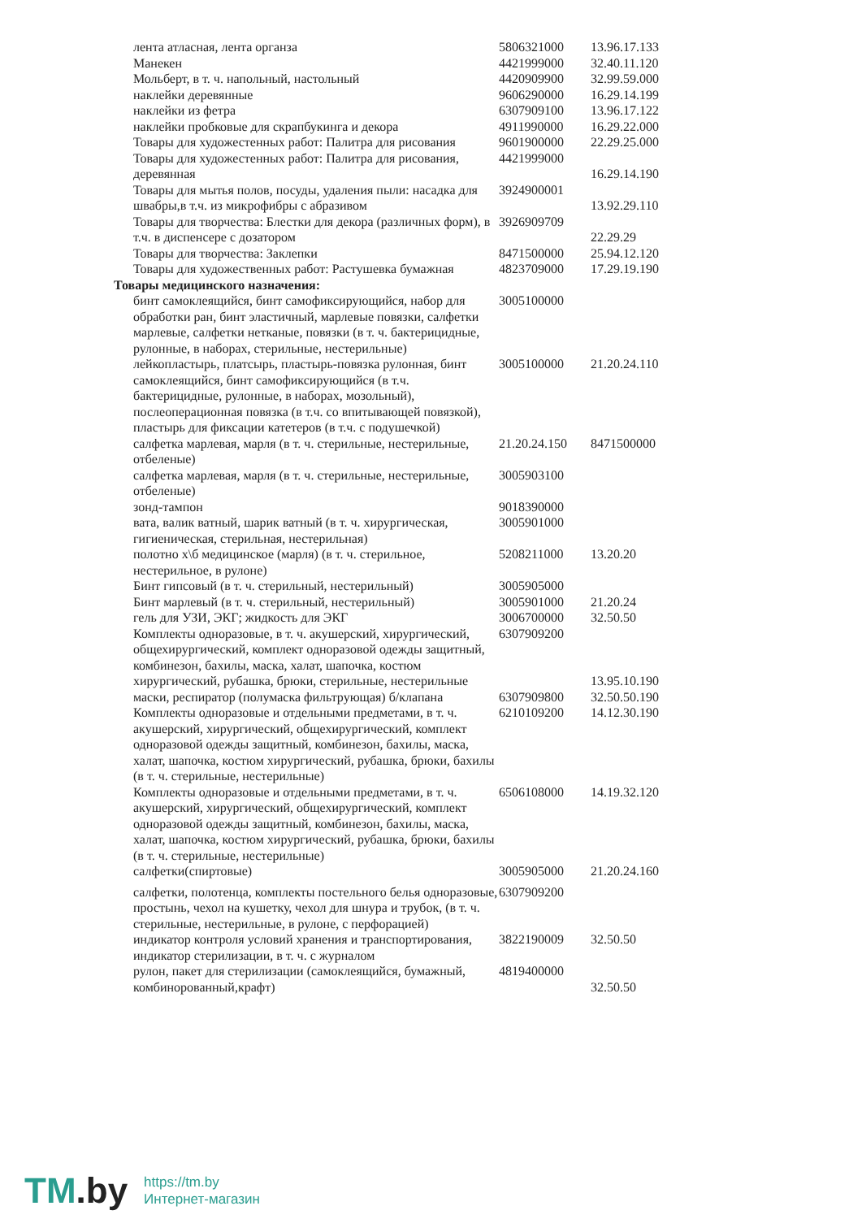| лента атласная, лента органза | 5806321000 | 13.96.17.133 |
| Манекен | 4421999000 | 32.40.11.120 |
| Мольберт, в т. ч. напольный, настольный | 4420909900 | 32.99.59.000 |
| наклейки деревянные | 9606290000 | 16.29.14.199 |
| наклейки из фетра | 6307909100 | 13.96.17.122 |
| наклейки пробковые для скрапбукинга и декора | 4911990000 | 16.29.22.000 |
| Товары для художестенных работ: Палитра для рисования | 9601900000 | 22.29.25.000 |
| Товары для художестенных работ: Палитра для рисования, деревянная | 4421999000 | 16.29.14.190 |
| Товары для мытья полов, посуды, удаления пыли: насадка для швабры,в т.ч. из микрофибры с абразивом | 3924900001 | 13.92.29.110 |
| Товары для творчества: Блестки для декора (различных форм), в т.ч. в диспенсере с дозатором | 3926909709 | 22.29.29 |
| Товары для творчества: Заклепки | 8471500000 | 25.94.12.120 |
| Товары для художественных работ: Растушевка бумажная | 4823709000 | 17.29.19.190 |
| Товары медицинского назначения: | | |
| бинт самоклеящийся, бинт самофиксирующийся, набор для обработки ран, бинт эластичный, марлевые повязки, салфетки марлевые, салфетки нетканые, повязки (в т. ч. бактерицидные, рулонные, в наборах, стерильные, нестерильные) | 3005100000 | |
| лейкопластырь, платсырь, пластырь-повязка рулонная, бинт самоклеящийся, бинт самофиксирующийся (в т.ч. бактерицидные, рулонные, в наборах, мозольный), послеоперационная повязка (в т.ч. со впитывающей повязкой), пластырь для фиксации катетеров (в т.ч. с подушечкой) | 3005100000 | 21.20.24.110 |
| салфетка марлевая, марля (в т. ч. стерильные, нестерильные, отбеленые) | 21.20.24.150 | 8471500000 |
| салфетка марлевая, марля (в т. ч. стерильные, нестерильные, отбеленые) | 3005903100 | |
| зонд-тампон | 9018390000 | |
| вата, валик ватный, шарик ватный (в т. ч. хирургическая, гигиеническая, стерильная, нестерильная) | 3005901000 | |
| полотно х\б медицинское (марля) (в т. ч. стерильное, нестерильное, в рулоне) | 5208211000 | 13.20.20 |
| Бинт гипсовый (в т. ч. стерильный, нестерильный) | 3005905000 | |
| Бинт марлевый (в т. ч. стерильный, нестерильный) | 3005901000 | 21.20.24 |
| гель для УЗИ, ЭКГ; жидкость для ЭКГ | 3006700000 | 32.50.50 |
| Комплекты одноразовые, в т. ч. акушерский, хирургический, общехирургический, комплект одноразовой одежды защитный, комбинезон, бахилы, маска, халат, шапочка, костюм хирургический, рубашка, брюки, стерильные, нестерильные | 6307909200 | 13.95.10.190 |
| маски, респиратор (полумаска фильтрующая) б/клапана | 6307909800 | 32.50.50.190 |
| Комплекты одноразовые и отдельными предметами, в т. ч. акушерский, хирургический, общехирургический, комплект одноразовой одежды защитный, комбинезон, бахилы, маска, халат, шапочка, костюм хирургический, рубашка, брюки, бахилы (в т. ч. стерильные, нестерильные) | 6210109200 | 14.12.30.190 |
| Комплекты одноразовые и отдельными предметами, в т. ч. акушерский, хирургический, общехирургический, комплект одноразовой одежды защитный, комбинезон, бахилы, маска, халат, шапочка, костюм хирургический, рубашка, брюки, бахилы (в т. ч. стерильные, нестерильные) | 6506108000 | 14.19.32.120 |
| салфетки(спиртовые) | 3005905000 | 21.20.24.160 |
| салфетки, полотенца, комплекты постельного белья одноразовые, простынь, чехол на кушетку, чехол для шнура и трубок, (в т. ч. стерильные, нестерильные, в рулоне, с перфорацией) | 6307909200 | |
| индикатор контроля условий хранения и транспортирования, индикатор стерилизации, в т. ч. с журналом | 3822190009 | 32.50.50 |
| рулон, пакет для стерилизации (самоклеящийся, бумажный, комбинорованный,крафт) | 4819400000 | 32.50.50 |
TM.by
https://tm.by
Интернет-магазин